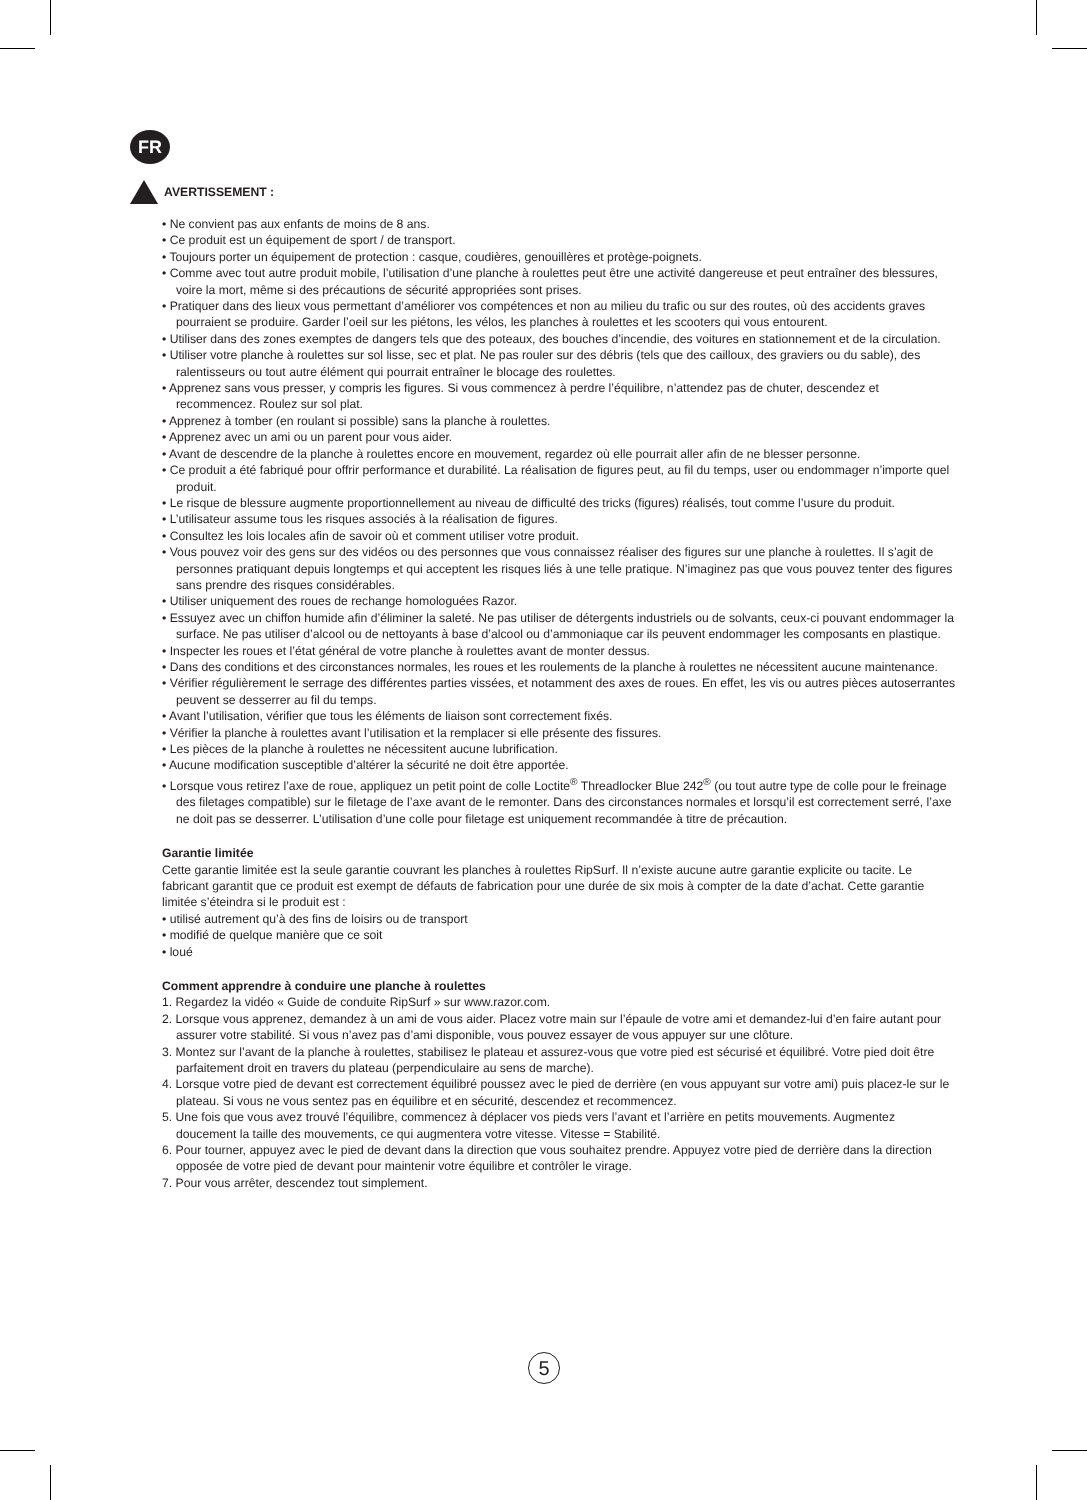FR
AVERTISSEMENT :
• Ne convient pas aux enfants de moins de 8 ans.
• Ce produit est un équipement de sport / de transport.
• Toujours porter un équipement de protection : casque, coudières, genouillères et protège-poignets.
• Comme avec tout autre produit mobile, l’utilisation d’une planche à roulettes peut être une activité dangereuse et peut entraîner des blessures, voire la mort, même si des précautions de sécurité appropriées sont prises.
• Pratiquer dans des lieux vous permettant d’améliorer vos compétences et non au milieu du trafic ou sur des routes, où des accidents graves pourraient se produire. Garder l’oeil sur les piétons, les vélos, les planches à roulettes et les scooters qui vous entourent.
• Utiliser dans des zones exemptes de dangers tels que des poteaux, des bouches d’incendie, des voitures en stationnement et de la circulation.
• Utiliser votre planche à roulettes sur sol lisse, sec et plat. Ne pas rouler sur des débris (tels que des cailloux, des graviers ou du sable), des ralentisseurs ou tout autre élément qui pourrait entraîner le blocage des roulettes.
• Apprenez sans vous presser, y compris les figures. Si vous commencez à perdre l’équilibre, n’attendez pas de chuter, descendez et recommencez. Roulez sur sol plat.
• Apprenez à tomber (en roulant si possible) sans la planche à roulettes.
• Apprenez avec un ami ou un parent pour vous aider.
• Avant de descendre de la planche à roulettes encore en mouvement, regardez où elle pourrait aller afin de ne blesser personne.
• Ce produit a été fabriqué pour offrir performance et durabilité. La réalisation de figures peut, au fil du temps, user ou endommager n’importe quel produit.
• Le risque de blessure augmente proportionnellement au niveau de difficulté des tricks (figures) réalisés, tout comme l’usure du produit.
• L’utilisateur assume tous les risques associés à la réalisation de figures.
• Consultez les lois locales afin de savoir où et comment utiliser votre produit.
• Vous pouvez voir des gens sur des vidéos ou des personnes que vous connaissez réaliser des figures sur une planche à roulettes. Il s’agit de personnes pratiquant depuis longtemps et qui acceptent les risques liés à une telle pratique. N’imaginez pas que vous pouvez tenter des figures sans prendre des risques considérables.
• Utiliser uniquement des roues de rechange homologuées Razor.
• Essuyez avec un chiffon humide afin d’éliminer la saleté. Ne pas utiliser de détergents industriels ou de solvants, ceux-ci pouvant endommager la surface. Ne pas utiliser d’alcool ou de nettoyants à base d’alcool ou d’ammoniaque car ils peuvent endommager les composants en plastique.
• Inspecter les roues et l’état général de votre planche à roulettes avant de monter dessus.
• Dans des conditions et des circonstances normales, les roues et les roulements de la planche à roulettes ne nécessitent aucune maintenance.
• Vérifier régulièrement le serrage des différentes parties vissées, et notamment des axes de roues. En effet, les vis ou autres pièces autoserrantes peuvent se desserrer au fil du temps.
• Avant l’utilisation, vérifier que tous les éléments de liaison sont correctement fixés.
• Vérifier la planche à roulettes avant l’utilisation et la remplacer si elle présente des fissures.
• Les pièces de la planche à roulettes ne nécessitent aucune lubrification.
• Aucune modification susceptible d’altérer la sécurité ne doit être apportée.
• Lorsque vous retirez l’axe de roue, appliquez un petit point de colle Loctite<sup>®</sup> Threadlocker Blue 242<sup>®</sup> (ou tout autre type de colle pour le freinage des filetages compatible) sur le filetage de l’axe avant de le remonter. Dans des circonstances normales et lorsqu’il est correctement serré, l’axe ne doit pas se desserrer. L’utilisation d’une colle pour filetage est uniquement recommandée à titre de précaution.
Garantie limitée
Cette garantie limitée est la seule garantie couvrant les planches à roulettes RipSurf. Il n’existe aucune autre garantie explicite ou tacite. Le fabricant garantit que ce produit est exempt de défauts de fabrication pour une durée de six mois à compter de la date d’achat. Cette garantie limitée s’éteindra si le produit est :
• utilisé autrement qu’à des fins de loisirs ou de transport
• modifié de quelque manière que ce soit
• loué
Comment apprendre à conduire une planche à roulettes
1. Regardez la vidéo « Guide de conduite RipSurf » sur www.razor.com.
2. Lorsque vous apprenez, demandez à un ami de vous aider. Placez votre main sur l’épaule de votre ami et demandez-lui d’en faire autant pour assurer votre stabilité. Si vous n’avez pas d’ami disponible, vous pouvez essayer de vous appuyer sur une clôture.
3. Montez sur l’avant de la planche à roulettes, stabilisez le plateau et assurez-vous que votre pied est sécurisé et équilibré. Votre pied doit être parfaitement droit en travers du plateau (perpendiculaire au sens de marche).
4. Lorsque votre pied de devant est correctement équilibré poussez avec le pied de derrière (en vous appuyant sur votre ami) puis placez-le sur le plateau. Si vous ne vous sentez pas en équilibre et en sécurité, descendez et recommencez.
5. Une fois que vous avez trouvé l’équilibre, commencez à déplacer vos pieds vers l’avant et l’arrière en petits mouvements. Augmentez doucement la taille des mouvements, ce qui augmentera votre vitesse. Vitesse = Stabilité.
6. Pour tourner, appuyez avec le pied de devant dans la direction que vous souhaitez prendre. Appuyez votre pied de derrière dans la direction opposée de votre pied de devant pour maintenir votre équilibre et contrôler le virage.
7. Pour vous arrêter, descendez tout simplement.
5